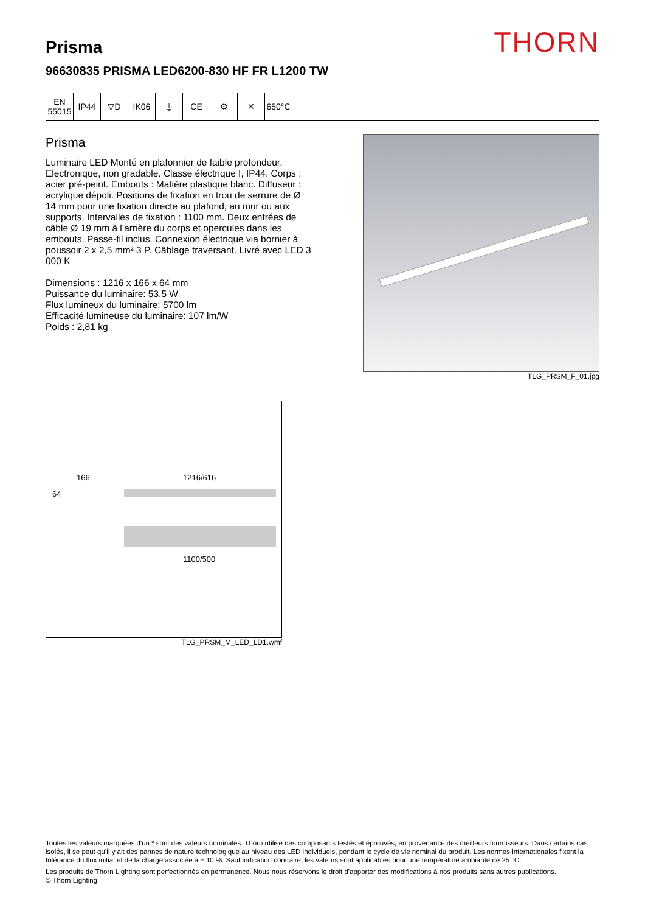THORN Prisma
96630835 PRISMA LED6200-830 HF FR L1200 TW
| EN 55015 | IP44 | ▽D | IK06 | ⏚ | CE | ⚙ | ✕ | 650°C | |
Prisma
Luminaire LED Monté en plafonnier de faible profondeur. Electronique, non gradable. Classe électrique I, IP44. Corps : acier pré-peint. Embouts : Matière plastique blanc. Diffuseur : acrylique dépoli. Positions de fixation en trou de serrure de Ø 14 mm pour une fixation directe au plafond, au mur ou aux supports. Intervalles de fixation : 1100 mm. Deux entrées de câble Ø 19 mm à l’arrière du corps et opercules dans les embouts. Passe-fil inclus. Connexion électrique via bornier à poussoir 2 x 2,5 mm² 3 P. Câblage traversant. Livré avec LED 3 000 K
Dimensions : 1216 x 166 x 64 mm
Puissance du luminaire: 53,5 W
Flux lumineux du luminaire: 5700 lm
Efficacité lumineuse du luminaire: 107 lm/W
Poids : 2,81 kg
TLG_PRSM_F_01.jpg
166
64
1216/616
1100/500
TLG_PRSM_M_LED_LD1.wmf
Toutes les valeurs marquées d'un * sont des valeurs nominales. Thorn utilise des composants testés et éprouvés, en provenance des meilleurs fournisseurs. Dans certains cas isolés, il se peut qu’il y ait des pannes de nature technologique au niveau des LED individuels, pendant le cycle de vie nominal du produit. Les normes internationales fixent la tolérance du flux initial et de la charge associée à ± 10 %. Sauf indication contraire, les valeurs sont applicables pour une température ambiante de 25 °C.
Les produits de Thorn Lighting sont perfectionnés en permanence. Nous nous réservons le droit d'apporter des modifications à nos produits sans autres publications.
© Thorn Lighting